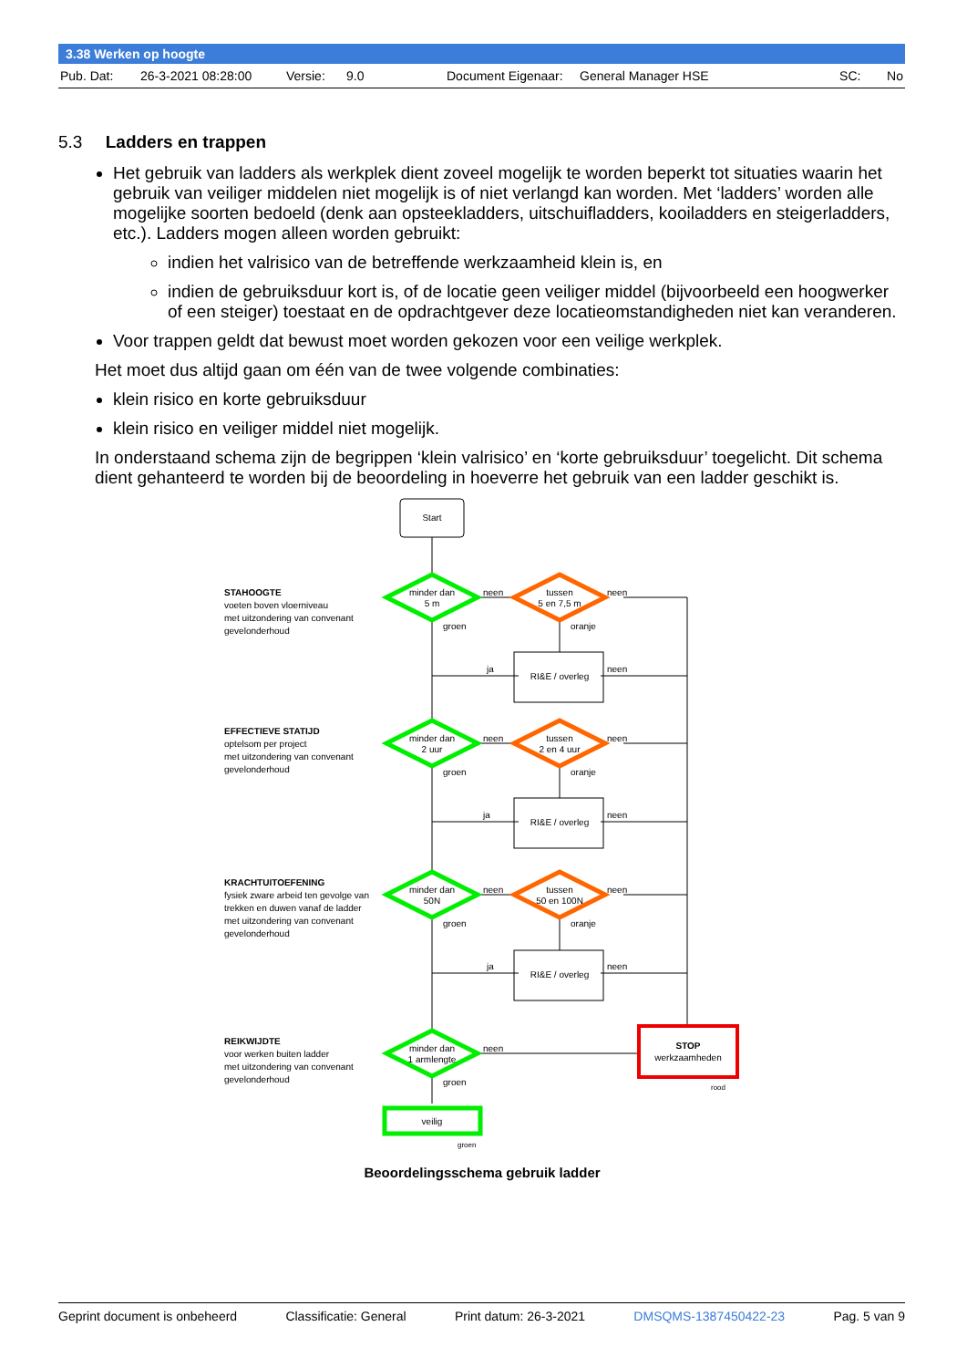3.38 Werken op hoogte
Pub. Dat: 26-3-2021 08:28:00 Versie: 9.0 Document Eigenaar: General Manager HSE SC: No
5.3 Ladders en trappen
Het gebruik van ladders als werkplek dient zoveel mogelijk te worden beperkt tot situaties waarin het gebruik van veiliger middelen niet mogelijk is of niet verlangd kan worden. Met ‘ladders’ worden alle mogelijke soorten bedoeld (denk aan opsteekladders, uitschuifladders, kooiladders en steigerladders, etc.). Ladders mogen alleen worden gebruikt:
indien het valrisico van de betreffende werkzaamheid klein is, en
indien de gebruiksduur kort is, of de locatie geen veiliger middel (bijvoorbeeld een hoogwerker of een steiger) toestaat en de opdrachtgever deze locatieomstandigheden niet kan veranderen.
Voor trappen geldt dat bewust moet worden gekozen voor een veilige werkplek.
Het moet dus altijd gaan om één van de twee volgende combinaties:
klein risico en korte gebruiksduur
klein risico en veiliger middel niet mogelijk.
In onderstaand schema zijn de begrippen ‘klein valrisico’ en ‘korte gebruiksduur’ toegelicht. Dit schema dient gehanteerd te worden bij de beoordeling in hoeverre het gebruik van een ladder geschikt is.
Start
minder dan
5 m
tussen
5 en 7,5 m
minder dan
2 uur
tussen
2 en 4 uur
minder dan
50N
tussen
50 en 100N
minder dan
1 armlengte
veilig
RI&E / overleg
RI&E / overleg
RI&E / overleg
STOP
werkzaamheden
neen
neen
neen
neen
neen
neen
neen
ja
ja
ja
neen
neen
neen
groen
oranje
groen
oranje
groen
oranje
groen
groen
rood
STAHOOGTE
voeten boven vloerniveau
met uitzondering van convenant
gevelonderhoud
EFFECTIEVE STATIJD
optelsom per project
met uitzondering van convenant
gevelonderhoud
KRACHTUITOEFENING
fysiek zware arbeid ten gevolge van
trekken en duwen vanaf de ladder
met uitzondering van convenant
gevelonderhoud
REIKWIJDTE
voor werken buiten ladder
met uitzondering van convenant
gevelonderhoud
Beoordelingsschema gebruik ladder
Geprint document is onbeheerd Classificatie: General Print datum: 26-3-2021 DMSQMS-1387450422-23 Pag. 5 van 9